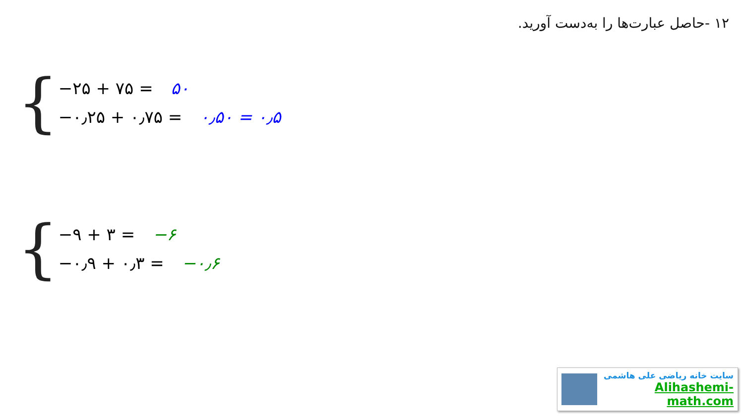۱۲ -حاصل عبارت‌ها را به‌دست آورید.
{
−۲۵ + ۷۵ = ۵۰
−۰٫۲۵ + ۰٫۷۵ = ۰٫۵۰ = ۰٫۵
{
−۹ + ۳ = −۶
−۰٫۹ + ۰٫۳ = −۰٫۶
سایت خانه ریاضی علی هاشمی
Alihashemi-math.com